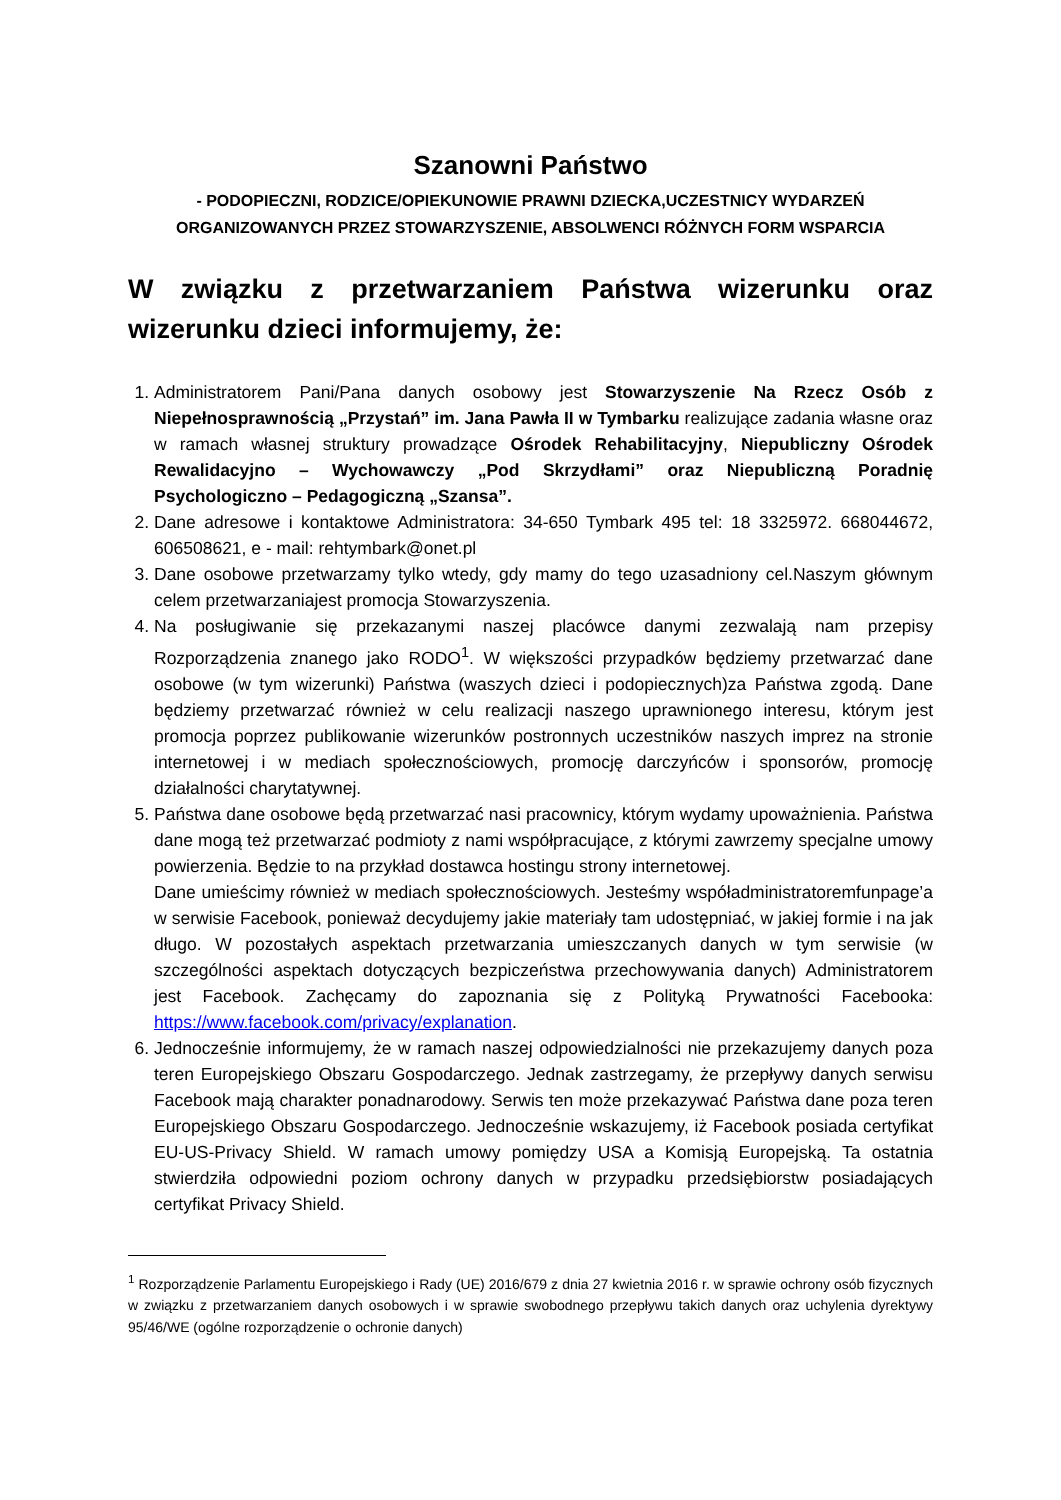Szanowni Państwo
- PODOPIECZNI, RODZICE/OPIEKUNOWIE PRAWNI DZIECKA,UCZESTNICY WYDARZEŃ ORGANIZOWANYCH PRZEZ STOWARZYSZENIE, ABSOLWENCI RÓŻNYCH FORM WSPARCIA
W związku z przetwarzaniem Państwa wizerunku oraz wizerunku dzieci informujemy, że:
1. Administratorem Pani/Pana danych osobowy jest Stowarzyszenie Na Rzecz Osób z Niepełnosprawnością „Przystań” im. Jana Pawła II w Tymbarku realizujące zadania własne oraz w ramach własnej struktury prowadzące Ośrodek Rehabilitacyjny, Niepubliczny Ośrodek Rewalidacyjno – Wychowawczy „Pod Skrzydłami” oraz Niepubliczną Poradnię Psychologiczno – Pedagogiczną „Szansa”.
2. Dane adresowe i kontaktowe Administratora: 34-650 Tymbark 495 tel: 18 3325972. 668044672, 606508621, e - mail: rehtymbark@onet.pl
3. Dane osobowe przetwarzamy tylko wtedy, gdy mamy do tego uzasadniony cel.Naszym głównym celem przetwarzaniajest promocja Stowarzyszenia.
4. Na posługiwanie się przekazanymi naszej placówce danymi zezwalają nam przepisy Rozporządzenia znanego jako RODO<sup>1</sup>. W większości przypadków będziemy przetwarzać dane osobowe (w tym wizerunki) Państwa (waszych dzieci i podopiecznych)za Państwa zgodą. Dane będziemy przetwarzać również w celu realizacji naszego uprawnionego interesu, którym jest promocja poprzez publikowanie wizerunków postronnych uczestników naszych imprez na stronie internetowej i w mediach społecznościowych, promocję darczyńców i sponsorów, promocję działalności charytatywnej.
5. Państwa dane osobowe będą przetwarzać nasi pracownicy, którym wydamy upoważnienia. Państwa dane mogą też przetwarzać podmioty z nami współpracujące, z którymi zawrzemy specjalne umowy powierzenia. Będzie to na przykład dostawca hostingu strony internetowej.
Dane umieścimy również w mediach społecznościowych. Jesteśmy współadministratoremfunpage’a w serwisie Facebook, ponieważ decydujemy jakie materiały tam udostępniać, w jakiej formie i na jak długo. W pozostałych aspektach przetwarzania umieszczanych danych w tym serwisie (w szczególności aspektach dotyczących bezpiczeństwa przechowywania danych) Administratorem jest Facebook. Zachęcamy do zapoznania się z Polityką Prywatności Facebooka: https://www.facebook.com/privacy/explanation.
6. Jednocześnie informujemy, że w ramach naszej odpowiedzialności nie przekazujemy danych poza teren Europejskiego Obszaru Gospodarczego. Jednak zastrzegamy, że przepływy danych serwisu Facebook mają charakter ponadnarodowy. Serwis ten może przekazywać Państwa dane poza teren Europejskiego Obszaru Gospodarczego. Jednocześnie wskazujemy, iż Facebook posiada certyfikat EU-US-Privacy Shield. W ramach umowy pomiędzy USA a Komisją Europejską. Ta ostatnia stwierdziła odpowiedni poziom ochrony danych w przypadku przedsiębiorstw posiadających certyfikat Privacy Shield.
<sup>1</sup> Rozporządzenie Parlamentu Europejskiego i Rady (UE) 2016/679 z dnia 27 kwietnia 2016 r. w sprawie ochrony osób fizycznych w związku z przetwarzaniem danych osobowych i w sprawie swobodnego przepływu takich danych oraz uchylenia dyrektywy 95/46/WE (ogólne rozporządzenie o ochronie danych)